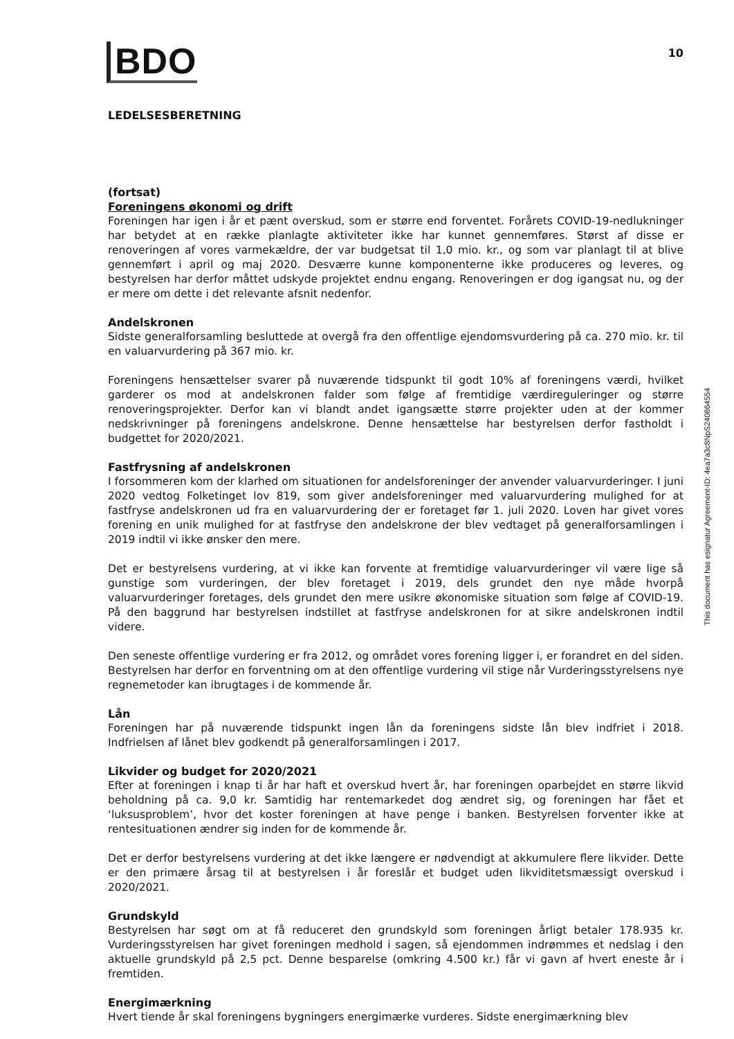BDO
10
LEDELSESBERETNING
(fortsat)
Foreningens økonomi og drift
Foreningen har igen i år et pænt overskud, som er større end forventet. Forårets COVID-19-nedlukninger har betydet at en række planlagte aktiviteter ikke har kunnet gennemføres. Størst af disse er renoveringen af vores varmekældre, der var budgetsat til 1,0 mio. kr., og som var planlagt til at blive gennemført i april og maj 2020. Desværre kunne komponenterne ikke produceres og leveres, og bestyrelsen har derfor måttet udskyde projektet endnu engang. Renoveringen er dog igangsat nu, og der er mere om dette i det relevante afsnit nedenfor.
Andelskronen
Sidste generalforsamling besluttede at overgå fra den offentlige ejendomsvurdering på ca. 270 mio. kr. til en valuarvurdering på 367 mio. kr.
Foreningens hensættelser svarer på nuværende tidspunkt til godt 10% af foreningens værdi, hvilket garderer os mod at andelskronen falder som følge af fremtidige værdireguleringer og større renoveringsprojekter. Derfor kan vi blandt andet igangsætte større projekter uden at der kommer nedskrivninger på foreningens andelskrone. Denne hensættelse har bestyrelsen derfor fastholdt i budgettet for 2020/2021.
Fastfrysning af andelskronen
I forsommeren kom der klarhed om situationen for andelsforeninger der anvender valuarvurderinger. I juni 2020 vedtog Folketinget lov 819, som giver andelsforeninger med valuarvurdering mulighed for at fastfryse andelskronen ud fra en valuarvurdering der er foretaget før 1. juli 2020. Loven har givet vores forening en unik mulighed for at fastfryse den andelskrone der blev vedtaget på generalforsamlingen i 2019 indtil vi ikke ønsker den mere.
Det er bestyrelsens vurdering, at vi ikke kan forvente at fremtidige valuarvurderinger vil være lige så gunstige som vurderingen, der blev foretaget i 2019, dels grundet den nye måde hvorpå valuarvurderinger foretages, dels grundet den mere usikre økonomiske situation som følge af COVID-19. På den baggrund har bestyrelsen indstillet at fastfryse andelskronen for at sikre andelskronen indtil videre.
Den seneste offentlige vurdering er fra 2012, og området vores forening ligger i, er forandret en del siden. Bestyrelsen har derfor en forventning om at den offentlige vurdering vil stige når Vurderingsstyrelsens nye regnemetoder kan ibrugtages i de kommende år.
Lån
Foreningen har på nuværende tidspunkt ingen lån da foreningens sidste lån blev indfriet i 2018. Indfrielsen af lånet blev godkendt på generalforsamlingen i 2017.
Likvider og budget for 2020/2021
Efter at foreningen i knap ti år har haft et overskud hvert år, har foreningen oparbejdet en større likvid beholdning på ca. 9,0 kr. Samtidig har rentemarkedet dog ændret sig, og foreningen har fået et ‘luksusproblem’, hvor det koster foreningen at have penge i banken. Bestyrelsen forventer ikke at rentesituationen ændrer sig inden for de kommende år.
Det er derfor bestyrelsens vurdering at det ikke længere er nødvendigt at akkumulere flere likvider. Dette er den primære årsag til at bestyrelsen i år foreslår et budget uden likviditetsmæssigt overskud i 2020/2021.
Grundskyld
Bestyrelsen har søgt om at få reduceret den grundskyld som foreningen årligt betaler 178.935 kr. Vurderingsstyrelsen har givet foreningen medhold i sagen, så ejendommen indrømmes et nedslag i den aktuelle grundskyld på 2,5 pct. Denne besparelse (omkring 4.500 kr.) får vi gavn af hvert eneste år i fremtiden.
Energimærkning
Hvert tiende år skal foreningens bygningers energimærke vurderes. Sidste energimærkning blev
This document has esignatur Agreement-ID: 4ea7a3c8NpS240864554